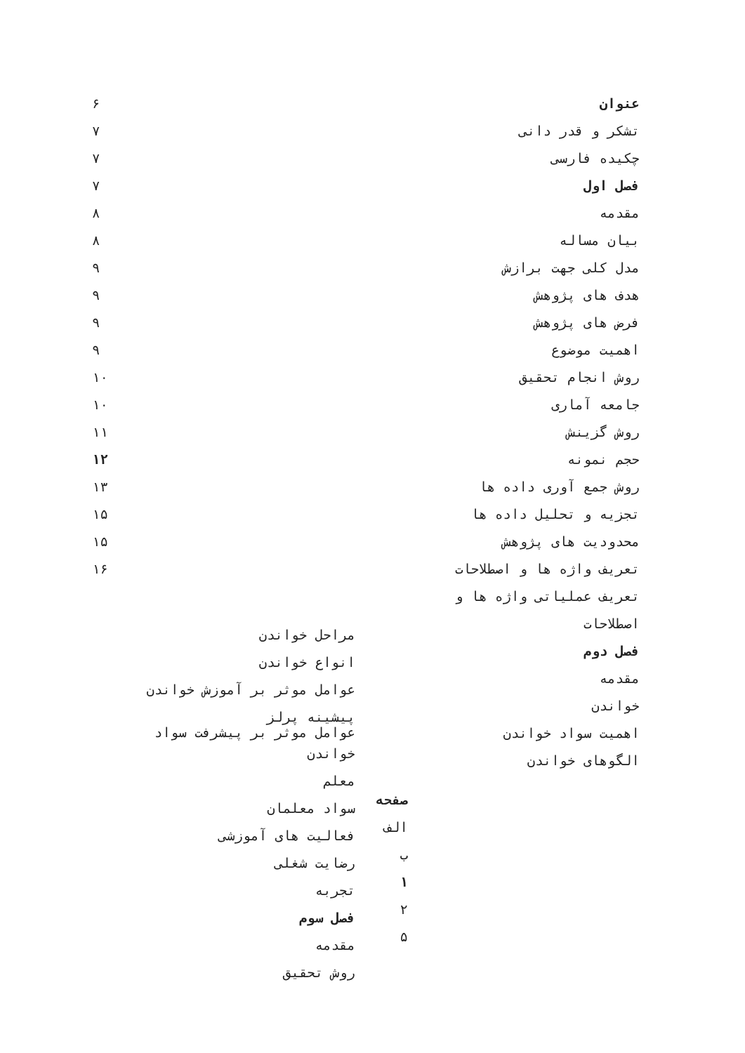عنوان ۶
تشکر و قدر دانی ۷
چکیده فارسی ۷
فصل اول ۷
مقدمه ۸
بیان مساله ۸
مدل کلی جهت برازش ۹
هدف های پژوهش ۹
فرض های پژوهش ۹
اهمیت موضوع ۹
روش انجام تحقیق ۱۰
جامعه آماری ۱۰
روش گزینش ۱۱
حجم نمونه ۱۲
روش جمع آوری داده ها ۱۳
تجزیه و تحلیل داده ها ۱۵
محدودیت های پژوهش ۱۵
تعریف واژه ها و اصطلاحات ۱۶
تعریف عملیاتی واژه ها و
اصطلاحات
فصل دوم
مقدمه
خواندن
اهمیت سواد خواندن
الگوهای خواندن
مراحل خواندن
انواع خواندن
عوامل موثر بر آموزش خواندن
پیشینه پرلز
عوامل موثر بر پیشرفت سواد
خواندن
معلم
سواد معلمان
فعالیت های آموزشی
رضایت شغلی
تجربه
فصل سوم
مقدمه
روش تحقیق
صفحه
الف
ب
۱
۲
۵